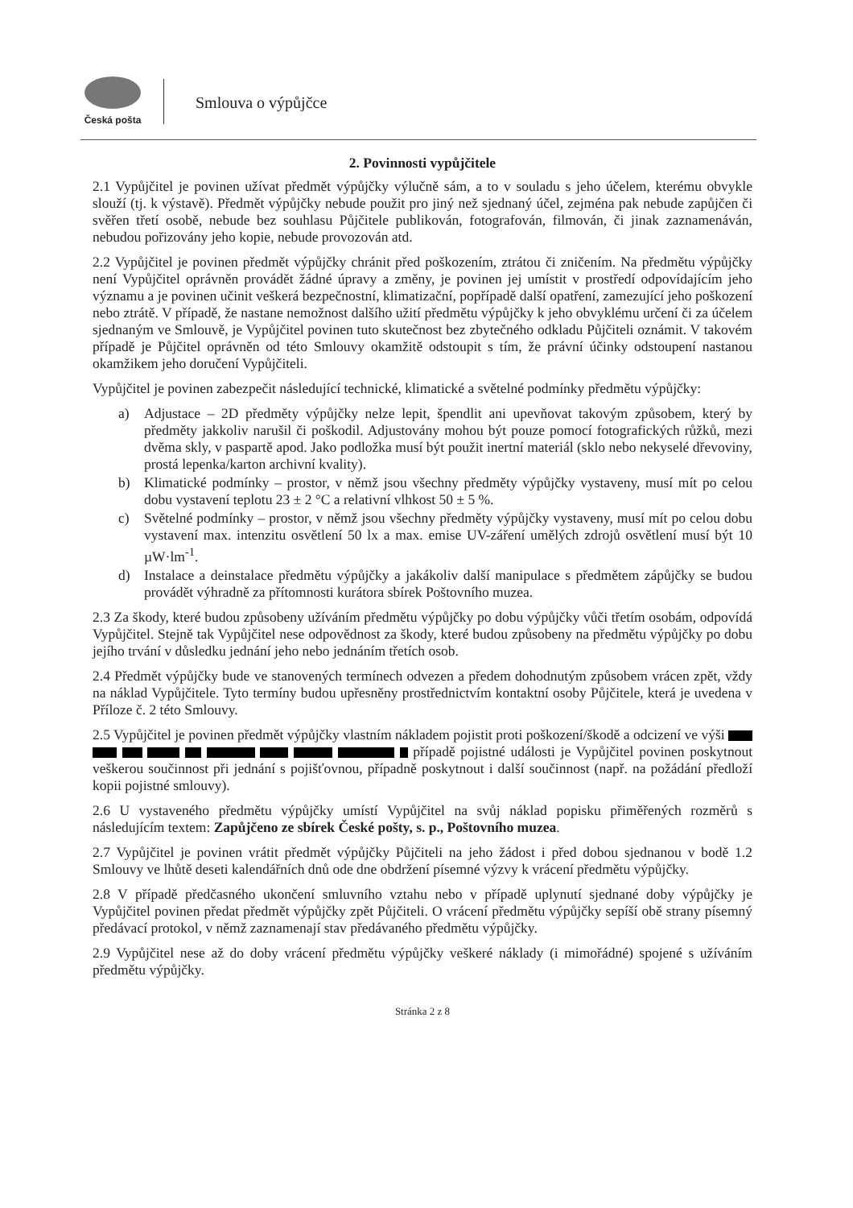Česká pošta
Smlouva o výpůjčce
2. Povinnosti vypůjčitele
2.1 Vypůjčitel je povinen užívat předmět výpůjčky výlučně sám, a to v souladu s jeho účelem, kterému obvykle slouží (tj. k výstavě). Předmět výpůjčky nebude použit pro jiný než sjednaný účel, zejména pak nebude zapůjčen či svěřen třetí osobě, nebude bez souhlasu Půjčitele publikován, fotografován, filmován, či jinak zaznamenáván, nebudou pořizovány jeho kopie, nebude provozován atd.
2.2 Vypůjčitel je povinen předmět výpůjčky chránit před poškozením, ztrátou či zničením. Na předmětu výpůjčky není Vypůjčitel oprávněn provádět žádné úpravy a změny, je povinen jej umístit v prostředí odpovídajícím jeho významu a je povinen učinit veškerá bezpečnostní, klimatizační, popřípadě další opatření, zamezující jeho poškození nebo ztrátě. V případě, že nastane nemožnost dalšího užití předmětu výpůjčky k jeho obvyklému určení či za účelem sjednaným ve Smlouvě, je Vypůjčitel povinen tuto skutečnost bez zbytečného odkladu Půjčiteli oznámit. V takovém případě je Půjčitel oprávněn od této Smlouvy okamžitě odstoupit s tím, že právní účinky odstoupení nastanou okamžikem jeho doručení Vypůjčiteli.
Vypůjčitel je povinen zabezpečit následující technické, klimatické a světelné podmínky předmětu výpůjčky:
a) Adjustace – 2D předměty výpůjčky nelze lepit, špendlit ani upevňovat takovým způsobem, který by předměty jakkoliv narušil či poškodil. Adjustovány mohou být pouze pomocí fotografických růžků, mezi dvěma skly, v paspartě apod. Jako podložka musí být použit inertní materiál (sklo nebo nekyselé dřevoviny, prostá lepenka/karton archivní kvality).
b) Klimatické podmínky – prostor, v němž jsou všechny předměty výpůjčky vystaveny, musí mít po celou dobu vystavení teplotu 23 ± 2 °C a relativní vlhkost 50 ± 5 %.
c) Světelné podmínky – prostor, v němž jsou všechny předměty výpůjčky vystaveny, musí mít po celou dobu vystavení max. intenzitu osvětlení 50 lx a max. emise UV-záření umělých zdrojů osvětlení musí být 10 µW·lm<sup>-1</sup>.
d) Instalace a deinstalace předmětu výpůjčky a jakákoliv další manipulace s předmětem zápůjčky se budou provádět výhradně za přítomnosti kurátora sbírek Poštovního muzea.
2.3 Za škody, které budou způsobeny užíváním předmětu výpůjčky po dobu výpůjčky vůči třetím osobám, odpovídá Vypůjčitel. Stejně tak Vypůjčitel nese odpovědnost za škody, které budou způsobeny na předmětu výpůjčky po dobu jejího trvání v důsledku jednání jeho nebo jednáním třetích osob.
2.4 Předmět výpůjčky bude ve stanovených termínech odvezen a předem dohodnutým způsobem vrácen zpět, vždy na náklad Vypůjčitele. Tyto termíny budou upřesněny prostřednictvím kontaktní osoby Půjčitele, která je uvedena v Příloze č. 2 této Smlouvy.
2.5 Vypůjčitel je povinen předmět výpůjčky vlastním nákladem pojistit proti poškození/škodě a odcizení ve výši případě pojistné události je Vypůjčitel povinen poskytnout veškerou součinnost při jednání s pojišťovnou, případně poskytnout i další součinnost (např. na požádání předloží kopii pojistné smlouvy).
2.6 U vystaveného předmětu výpůjčky umístí Vypůjčitel na svůj náklad popisku přiměřených rozměrů s následujícím textem: Zapůjčeno ze sbírek České pošty, s. p., Poštovního muzea.
2.7 Vypůjčitel je povinen vrátit předmět výpůjčky Půjčiteli na jeho žádost i před dobou sjednanou v bodě 1.2 Smlouvy ve lhůtě deseti kalendářních dnů ode dne obdržení písemné výzvy k vrácení předmětu výpůjčky.
2.8 V případě předčasného ukončení smluvního vztahu nebo v případě uplynutí sjednané doby výpůjčky je Vypůjčitel povinen předat předmět výpůjčky zpět Půjčiteli. O vrácení předmětu výpůjčky sepíší obě strany písemný předávací protokol, v němž zaznamenají stav předávaného předmětu výpůjčky.
2.9 Vypůjčitel nese až do doby vrácení předmětu výpůjčky veškeré náklady (i mimořádné) spojené s užíváním předmětu výpůjčky.
Stránka 2 z 8